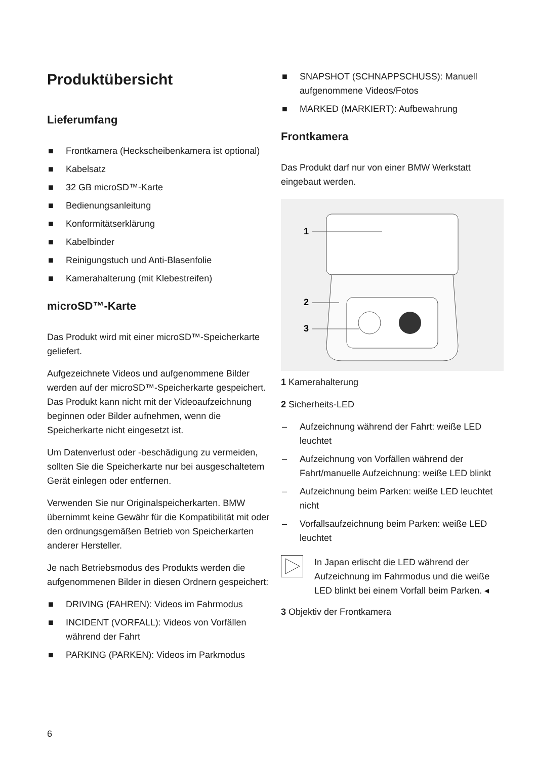Produktübersicht
Lieferumfang
■ Frontkamera (Heckscheibenkamera ist optional)
■ Kabelsatz
■ 32 GB microSD™-Karte
■ Bedienungsanleitung
■ Konformitätserklärung
■ Kabelbinder
■ Reinigungstuch und Anti-Blasenfolie
■ Kamerahalterung (mit Klebestreifen)
microSD™-Karte
Das Produkt wird mit einer microSD™-Speicherkarte geliefert.
Aufgezeichnete Videos und aufgenommene Bilder werden auf der microSD™-Speicherkarte gespeichert. Das Produkt kann nicht mit der Videoaufzeichnung beginnen oder Bilder aufnehmen, wenn die Speicherkarte nicht eingesetzt ist.
Um Datenverlust oder -beschädigung zu vermeiden, sollten Sie die Speicherkarte nur bei ausgeschaltetem Gerät einlegen oder entfernen.
Verwenden Sie nur Originalspeicherkarten. BMW übernimmt keine Gewähr für die Kompatibilität mit oder den ordnungsgemäßen Betrieb von Speicherkarten anderer Hersteller.
Je nach Betriebsmodus des Produkts werden die aufgenommenen Bilder in diesen Ordnern gespeichert:
■ DRIVING (FAHREN): Videos im Fahrmodus
■ INCIDENT (VORFALL): Videos von Vorfällen während der Fahrt
■ PARKING (PARKEN): Videos im Parkmodus
■ SNAPSHOT (SCHNAPPSCHUSS): Manuell aufgenommene Videos/Fotos
■ MARKED (MARKIERT): Aufbewahrung
Frontkamera
Das Produkt darf nur von einer BMW Werkstatt eingebaut werden.
1
2
3
1 Kamerahalterung
2 Sicherheits-LED
– Aufzeichnung während der Fahrt: weiße LED leuchtet
– Aufzeichnung von Vorfällen während der Fahrt/manuelle Aufzeichnung: weiße LED blinkt
– Aufzeichnung beim Parken: weiße LED leuchtet nicht
– Vorfallsaufzeichnung beim Parken: weiße LED leuchtet
In Japan erlischt die LED während der Aufzeichnung im Fahrmodus und die weiße LED blinkt bei einem Vorfall beim Parken. ◂
3 Objektiv der Frontkamera
6